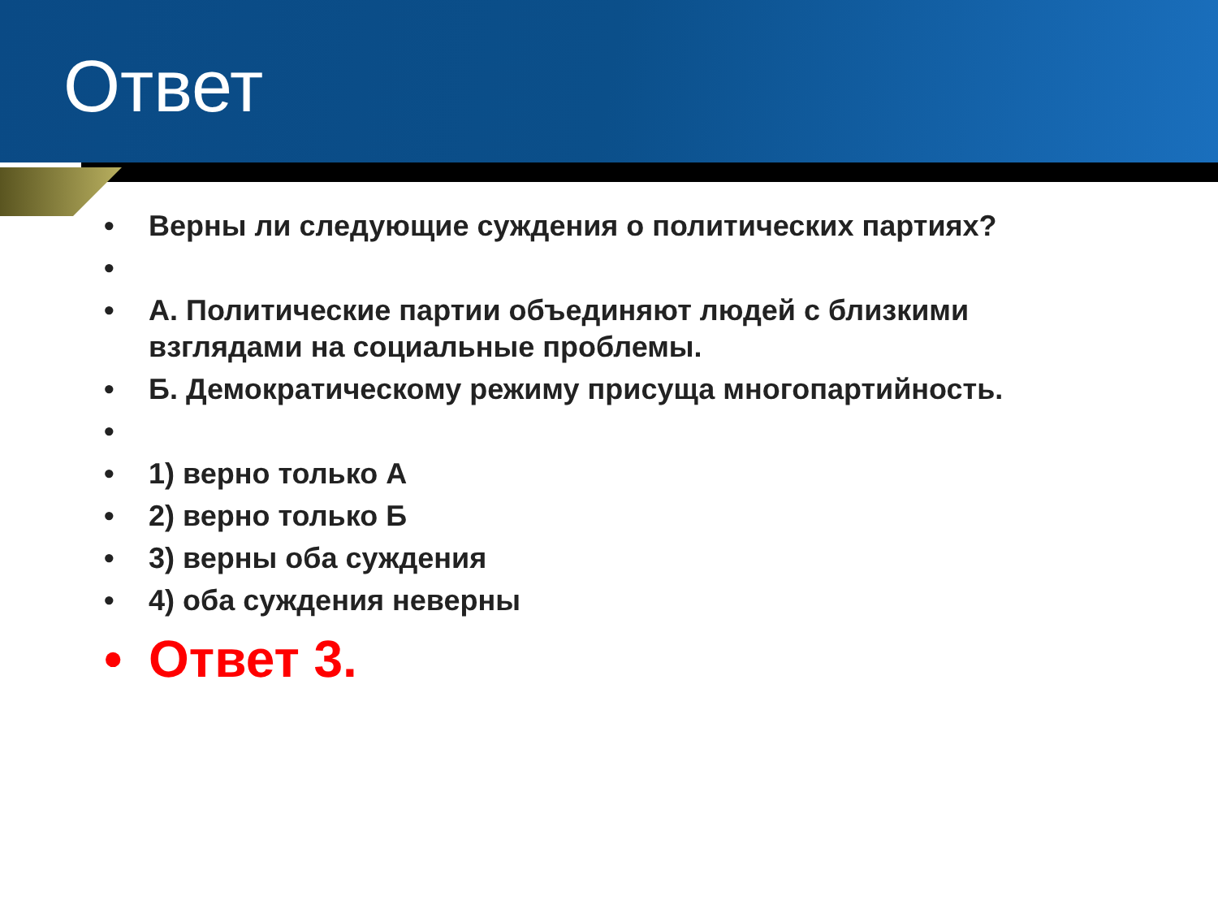Ответ
• Верны ли следующие суждения о политических партиях?
•
• А. Политические партии объединяют людей с близкими взглядами на социальные проблемы.
• Б. Демократическому режиму присуща многопартийность.
•
• 1) верно только А
• 2) верно только Б
• 3) верны оба суждения
• 4) оба суждения неверны
• Ответ 3.